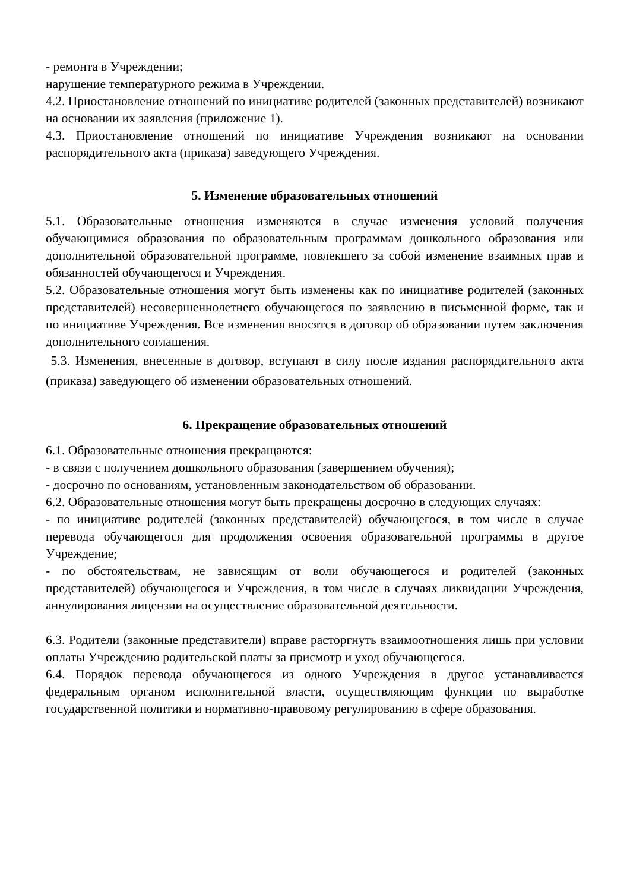- ремонта в Учреждении;
нарушение температурного режима в Учреждении.
4.2. Приостановление отношений по инициативе родителей (законных представителей) возникают на основании их заявления (приложение 1).
4.3. Приостановление отношений по инициативе Учреждения возникают на основании распорядительного акта (приказа) заведующего Учреждения.
5. Изменение образовательных отношений
5.1. Образовательные отношения изменяются в случае изменения условий получения обучающимися образования по образовательным программам дошкольного образования или дополнительной образовательной программе, повлекшего за собой изменение взаимных прав и обязанностей обучающегося и Учреждения.
5.2. Образовательные отношения могут быть изменены как по инициативе родителей (законных представителей) несовершеннолетнего обучающегося по заявлению в письменной форме, так и по инициативе Учреждения. Все изменения вносятся в договор об образовании путем заключения дополнительного соглашения.
5.3. Изменения, внесенные в договор, вступают в силу после издания распорядительного акта (приказа) заведующего об изменении образовательных отношений.
6. Прекращение образовательных отношений
6.1. Образовательные отношения прекращаются:
- в связи с получением дошкольного образования (завершением обучения);
- досрочно по основаниям, установленным законодательством об образовании.
6.2. Образовательные отношения могут быть прекращены досрочно в следующих случаях:
- по инициативе родителей (законных представителей) обучающегося, в том числе в случае перевода обучающегося для продолжения освоения образовательной программы в другое Учреждение;
- по обстоятельствам, не зависящим от воли обучающегося и родителей (законных представителей) обучающегося и Учреждения, в том числе в случаях ликвидации Учреждения, аннулирования лицензии на осуществление образовательной деятельности.
6.3. Родители (законные представители) вправе расторгнуть взаимоотношения лишь при условии оплаты Учреждению родительской платы за присмотр и уход обучающегося.
6.4. Порядок перевода обучающегося из одного Учреждения в другое устанавливается федеральным органом исполнительной власти, осуществляющим функции по выработке государственной политики и нормативно-правовому регулированию в сфере образования.